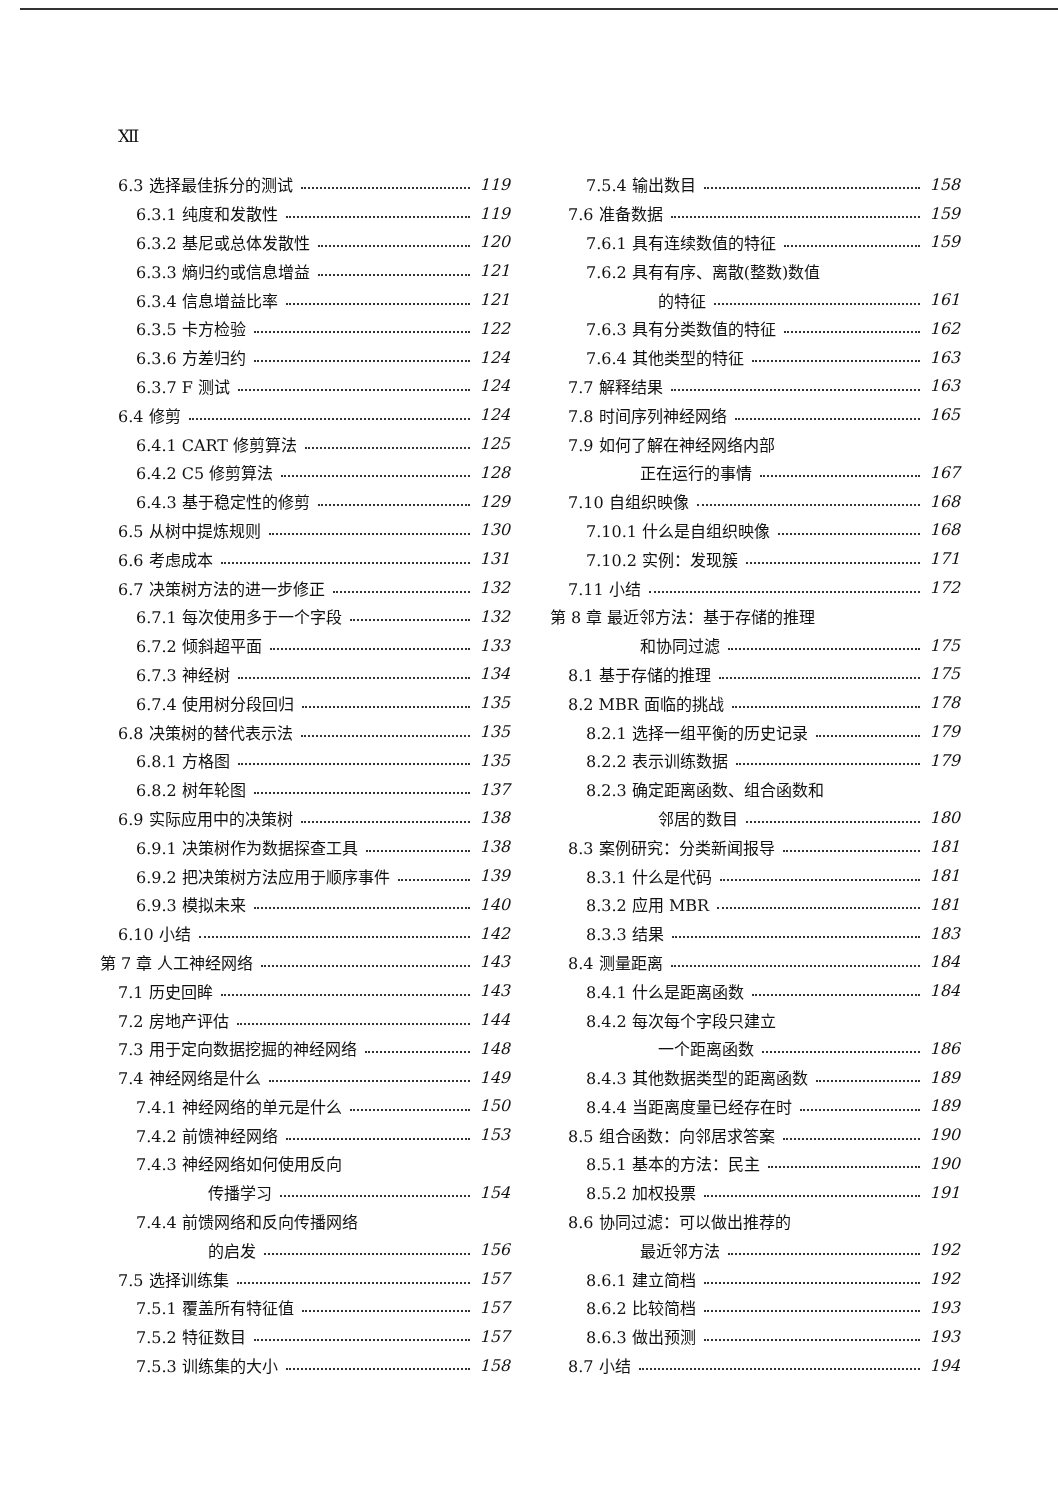Ⅻ
6.3 选择最佳拆分的测试 119
6.3.1 纯度和发散性 119
6.3.2 基尼或总体发散性 120
6.3.3 熵归约或信息增益 121
6.3.4 信息增益比率 121
6.3.5 卡方检验 122
6.3.6 方差归约 124
6.3.7 F 测试 124
6.4 修剪 124
6.4.1 CART 修剪算法 125
6.4.2 C5 修剪算法 128
6.4.3 基于稳定性的修剪 129
6.5 从树中提炼规则 130
6.6 考虑成本 131
6.7 决策树方法的进一步修正 132
6.7.1 每次使用多于一个字段 132
6.7.2 倾斜超平面 133
6.7.3 神经树 134
6.7.4 使用树分段回归 135
6.8 决策树的替代表示法 135
6.8.1 方格图 135
6.8.2 树年轮图 137
6.9 实际应用中的决策树 138
6.9.1 决策树作为数据探查工具 138
6.9.2 把决策树方法应用于顺序事件 139
6.9.3 模拟未来 140
6.10 小结 142
第 7 章 人工神经网络 143
7.1 历史回眸 143
7.2 房地产评估 144
7.3 用于定向数据挖掘的神经网络 148
7.4 神经网络是什么 149
7.4.1 神经网络的单元是什么 150
7.4.2 前馈神经网络 153
7.4.3 神经网络如何使用反向
传播学习 154
7.4.4 前馈网络和反向传播网络
的启发 156
7.5 选择训练集 157
7.5.1 覆盖所有特征值 157
7.5.2 特征数目 157
7.5.3 训练集的大小 158
7.5.4 输出数目 158
7.6 准备数据 159
7.6.1 具有连续数值的特征 159
7.6.2 具有有序、离散(整数)数值
的特征 161
7.6.3 具有分类数值的特征 162
7.6.4 其他类型的特征 163
7.7 解释结果 163
7.8 时间序列神经网络 165
7.9 如何了解在神经网络内部
正在运行的事情 167
7.10 自组织映像 168
7.10.1 什么是自组织映像 168
7.10.2 实例：发现簇 171
7.11 小结 172
第 8 章 最近邻方法：基于存储的推理
和协同过滤 175
8.1 基于存储的推理 175
8.2 MBR 面临的挑战 178
8.2.1 选择一组平衡的历史记录 179
8.2.2 表示训练数据 179
8.2.3 确定距离函数、组合函数和
邻居的数目 180
8.3 案例研究：分类新闻报导 181
8.3.1 什么是代码 181
8.3.2 应用 MBR 181
8.3.3 结果 183
8.4 测量距离 184
8.4.1 什么是距离函数 184
8.4.2 每次每个字段只建立
一个距离函数 186
8.4.3 其他数据类型的距离函数 189
8.4.4 当距离度量已经存在时 189
8.5 组合函数：向邻居求答案 190
8.5.1 基本的方法：民主 190
8.5.2 加权投票 191
8.6 协同过滤：可以做出推荐的
最近邻方法 192
8.6.1 建立简档 192
8.6.2 比较简档 193
8.6.3 做出预测 193
8.7 小结 194